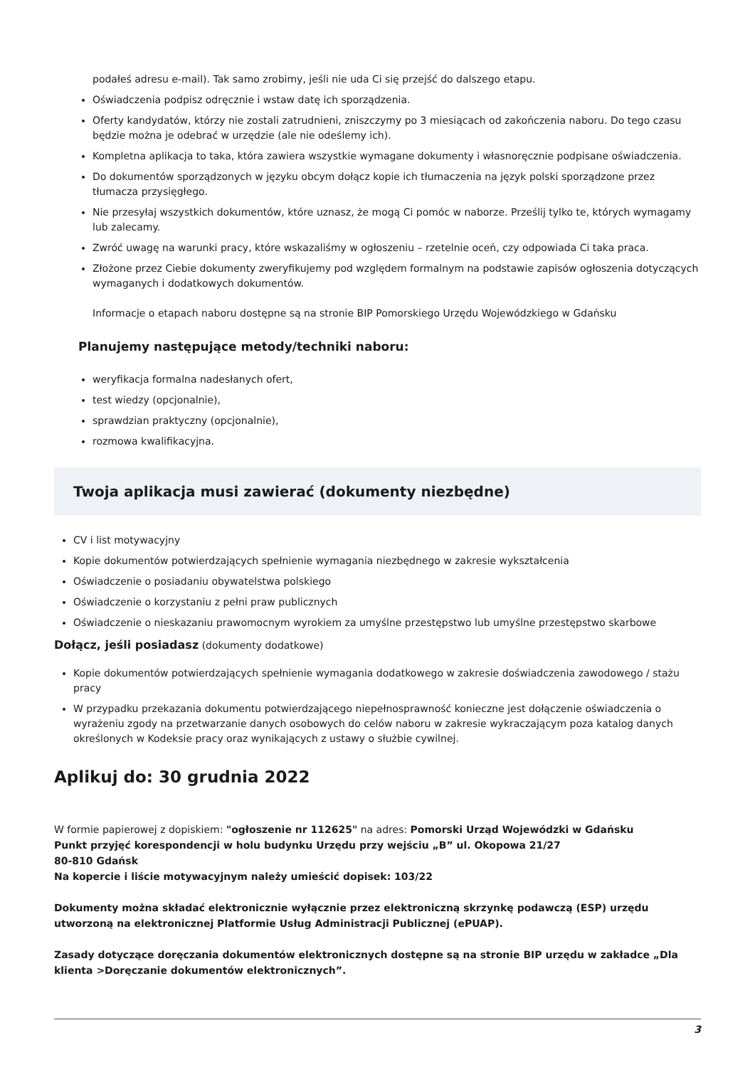podałeś adresu e-mail). Tak samo zrobimy, jeśli nie uda Ci się przejść do dalszego etapu.
Oświadczenia podpisz odręcznie i wstaw datę ich sporządzenia.
Oferty kandydatów, którzy nie zostali zatrudnieni, zniszczymy po 3 miesiącach od zakończenia naboru. Do tego czasu będzie można je odebrać w urzędzie (ale nie odeślemy ich).
Kompletna aplikacja to taka, która zawiera wszystkie wymagane dokumenty i własnoręcznie podpisane oświadczenia.
Do dokumentów sporządzonych w języku obcym dołącz kopie ich tłumaczenia na język polski sporządzone przez tłumacza przysięgłego.
Nie przesyłaj wszystkich dokumentów, które uznasz, że mogą Ci pomóc w naborze. Prześlij tylko te, których wymagamy lub zalecamy.
Zwróć uwagę na warunki pracy, które wskazaliśmy w ogłoszeniu – rzetelnie oceń, czy odpowiada Ci taka praca.
Złożone przez Ciebie dokumenty zweryfikujemy pod względem formalnym na podstawie zapisów ogłoszenia dotyczących wymaganych i dodatkowych dokumentów.
Informacje o etapach naboru dostępne są na stronie BIP Pomorskiego Urzędu Wojewódzkiego w Gdańsku
Planujemy następujące metody/techniki naboru:
weryfikacja formalna nadesłanych ofert,
test wiedzy (opcjonalnie),
sprawdzian praktyczny (opcjonalnie),
rozmowa kwalifikacyjna.
Twoja aplikacja musi zawierać (dokumenty niezbędne)
CV i list motywacyjny
Kopie dokumentów potwierdzających spełnienie wymagania niezbędnego w zakresie wykształcenia
Oświadczenie o posiadaniu obywatelstwa polskiego
Oświadczenie o korzystaniu z pełni praw publicznych
Oświadczenie o nieskazaniu prawomocnym wyrokiem za umyślne przestępstwo lub umyślne przestępstwo skarbowe
Dołącz, jeśli posiadasz (dokumenty dodatkowe)
Kopie dokumentów potwierdzających spełnienie wymagania dodatkowego w zakresie doświadczenia zawodowego / stażu pracy
W przypadku przekazania dokumentu potwierdzającego niepełnosprawność konieczne jest dołączenie oświadczenia o wyrażeniu zgody na przetwarzanie danych osobowych do celów naboru w zakresie wykraczającym poza katalog danych określonych w Kodeksie pracy oraz wynikających z ustawy o służbie cywilnej.
Aplikuj do: 30 grudnia 2022
W formie papierowej z dopiskiem: "ogłoszenie nr 112625" na adres: Pomorski Urząd Wojewódzki w Gdańsku
Punkt przyjęć korespondencji w holu budynku Urzędu przy wejściu „B” ul. Okopowa 21/27
80-810 Gdańsk
Na kopercie i liście motywacyjnym należy umieścić dopisek: 103/22
Dokumenty można składać elektronicznie wyłącznie przez elektroniczną skrzynkę podawczą (ESP) urzędu utworzoną na elektronicznej Platformie Usług Administracji Publicznej (ePUAP).
Zasady dotyczące doręczania dokumentów elektronicznych dostępne są na stronie BIP urzędu w zakładce „Dla klienta >Doręczanie dokumentów elektronicznych”.
3